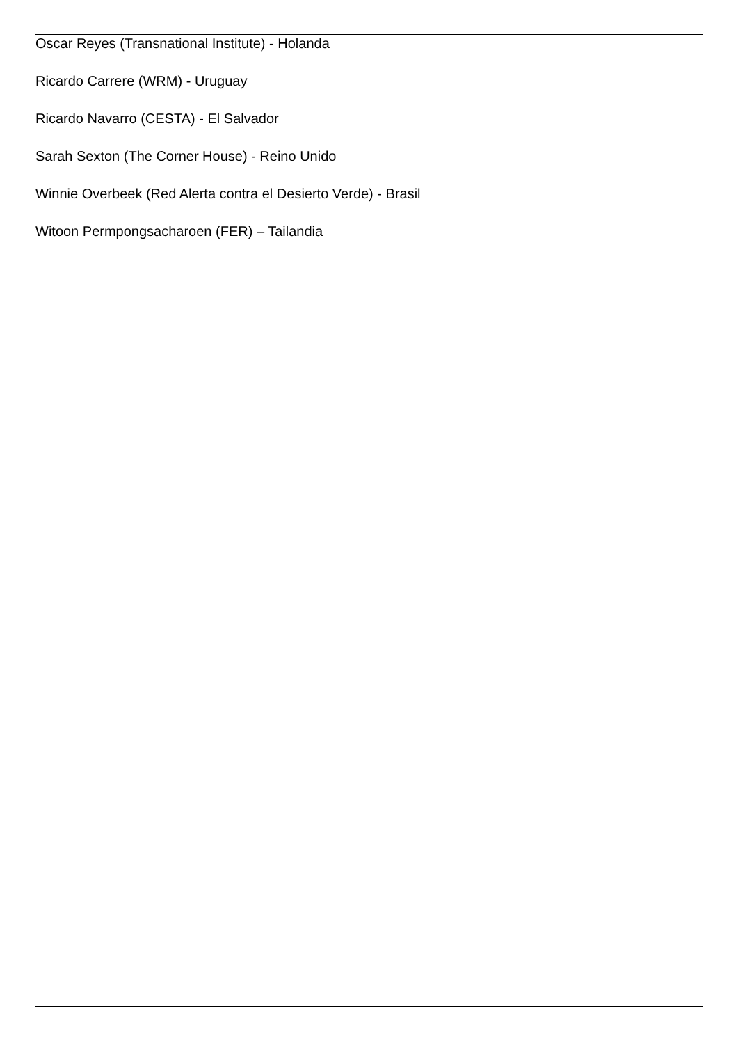Oscar Reyes (Transnational Institute) - Holanda
Ricardo Carrere (WRM) - Uruguay
Ricardo Navarro (CESTA) - El Salvador
Sarah Sexton (The Corner House) - Reino Unido
Winnie Overbeek (Red Alerta contra el Desierto Verde) - Brasil
Witoon Permpongsacharoen (FER) – Tailandia